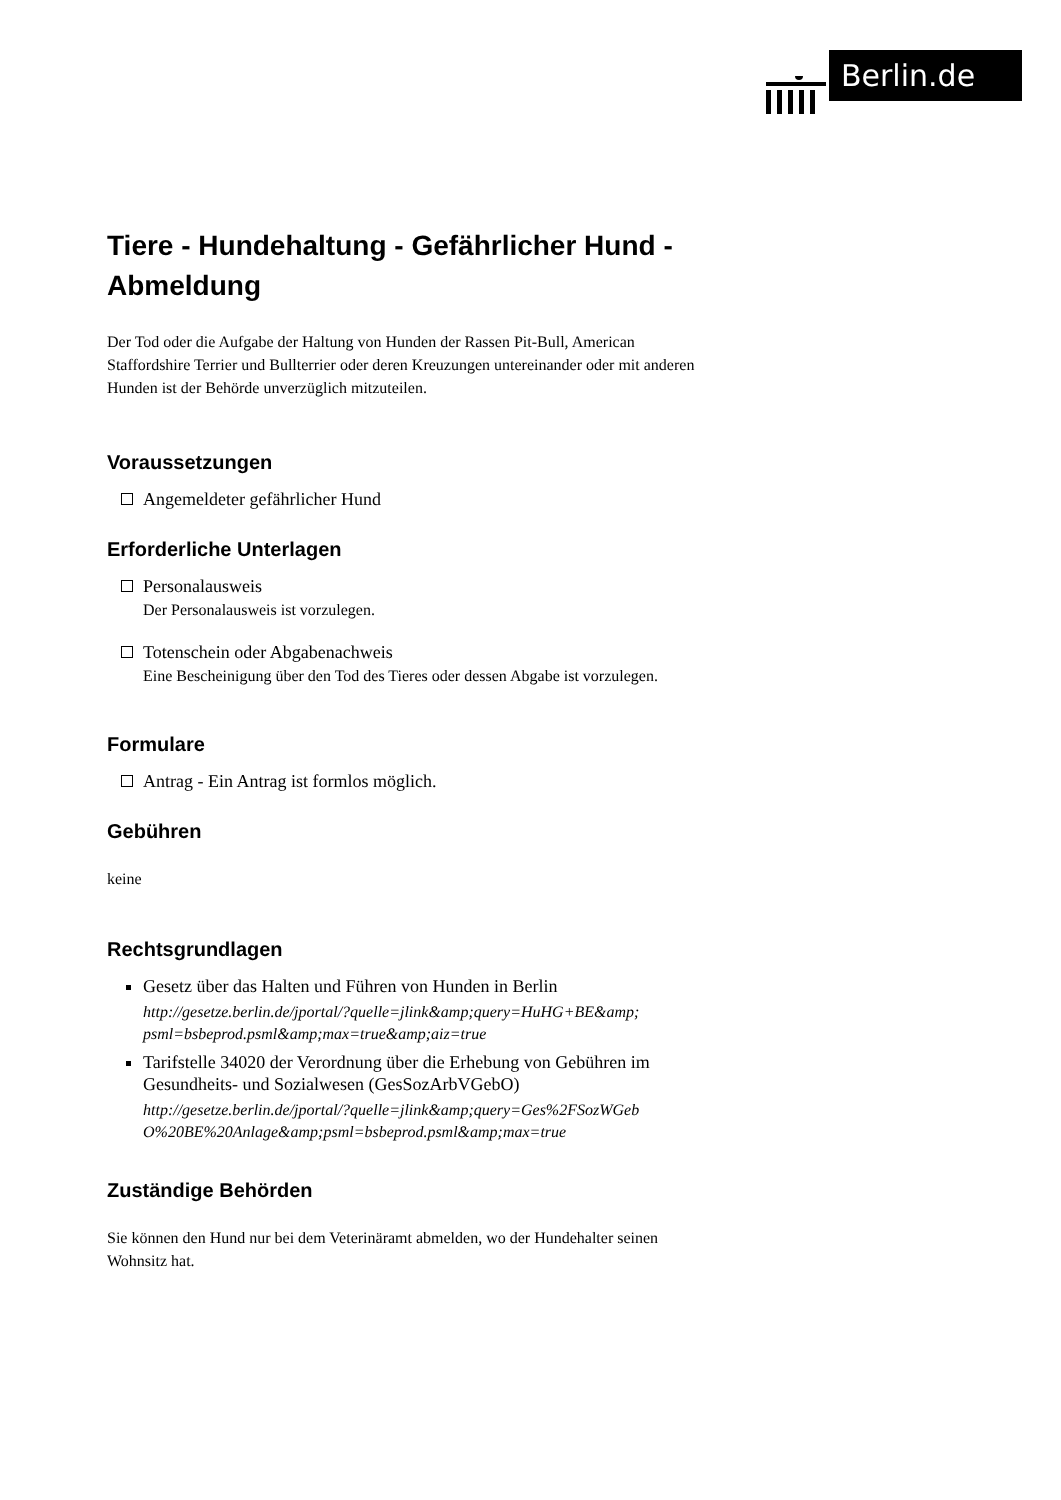Berlin.de
Tiere - Hundehaltung - Gefährlicher Hund - Abmeldung
Der Tod oder die Aufgabe der Haltung von Hunden der Rassen Pit-Bull, American Staffordshire Terrier und Bullterrier oder deren Kreuzungen untereinander oder mit anderen Hunden ist der Behörde unverzüglich mitzuteilen.
Voraussetzungen
Angemeldeter gefährlicher Hund
Erforderliche Unterlagen
Personalausweis
Der Personalausweis ist vorzulegen.
Totenschein oder Abgabenachweis
Eine Bescheinigung über den Tod des Tieres oder dessen Abgabe ist vorzulegen.
Formulare
Antrag - Ein Antrag ist formlos möglich.
Gebühren
keine
Rechtsgrundlagen
Gesetz über das Halten und Führen von Hunden in Berlin
http://gesetze.berlin.de/jportal/?quelle=jlink&amp;query=HuHG+BE&amp; psml=bsbeprod.psml&amp;max=true&amp;aiz=true
Tarifstelle 34020 der Verordnung über die Erhebung von Gebühren im Gesundheits- und Sozialwesen (GesSozArbVGebO)
http://gesetze.berlin.de/jportal/?quelle=jlink&amp;query=Ges%2FSozWGeb O%20BE%20Anlage&amp;psml=bsbeprod.psml&amp;max=true
Zuständige Behörden
Sie können den Hund nur bei dem Veterinäramt abmelden, wo der Hundehalter seinen Wohnsitz hat.